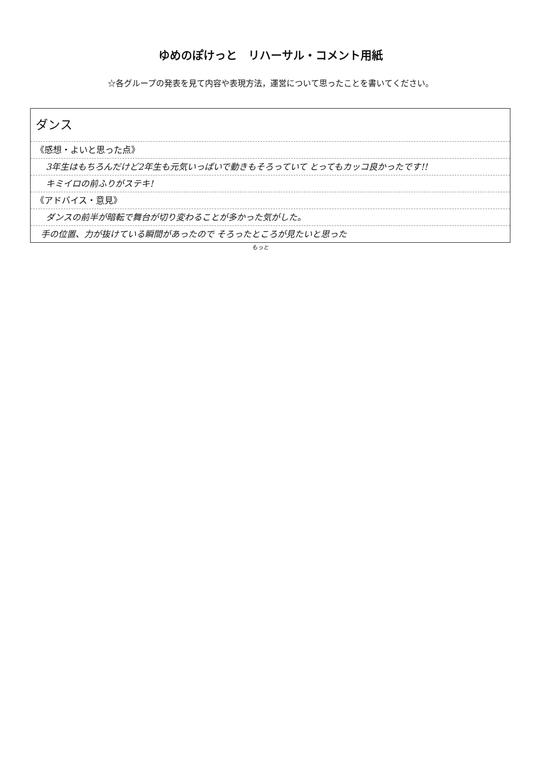ゆめのぽけっと　リハーサル・コメント用紙
☆各グループの発表を見て内容や表現方法，運営について思ったことを書いてください。
ダンス
《感想・よいと思った点》
3年生はもちろんだけど2年生も元気いっぱいで動きもそろっていて とってもカッコ良かったです!!
キミイロの前ふりがステキ!
《アドバイス・意見》
ダンスの前半が暗転で舞台が切り変わることが多かった気がした。
手の位置、力が抜けている瞬間があったので そろったところが見たいと思った
もっと